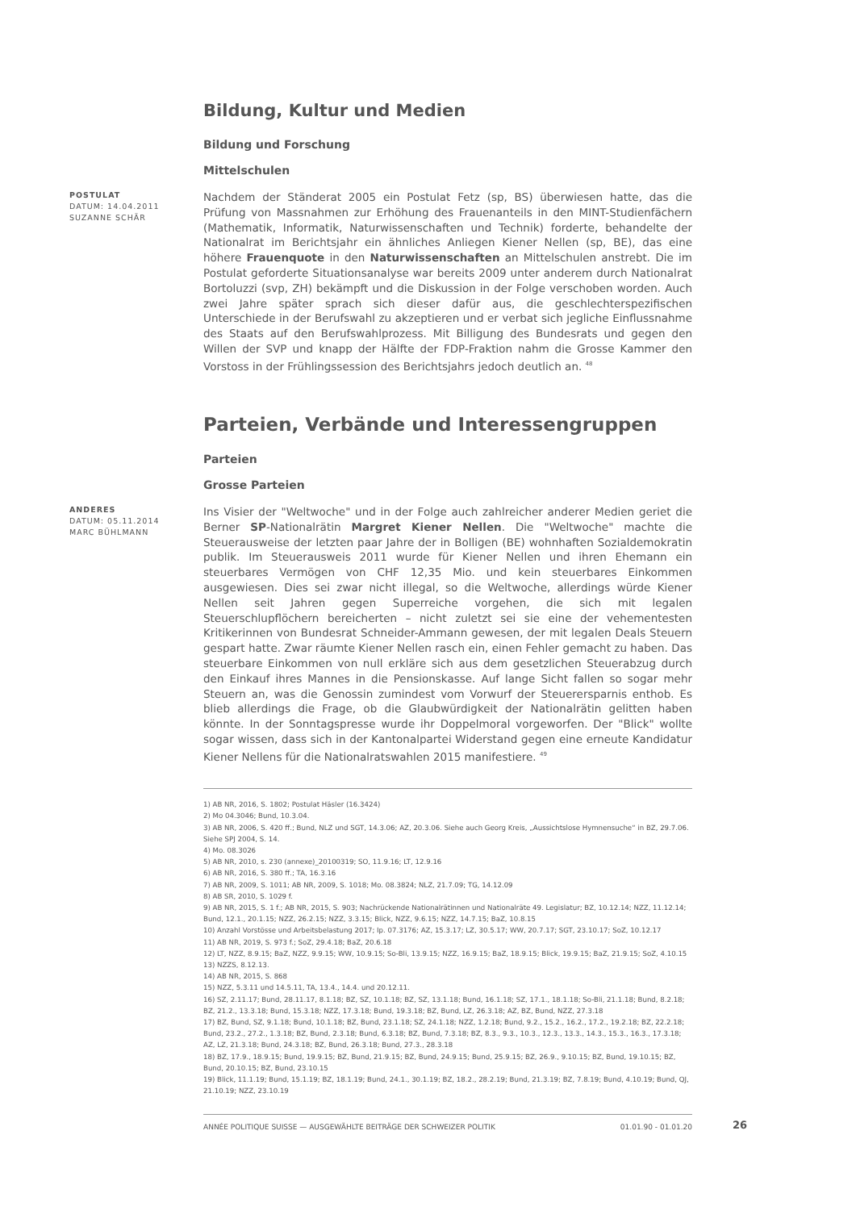Bildung, Kultur und Medien
Bildung und Forschung
Mittelschulen
POSTULAT
DATUM: 14.04.2011
SUZANNE SCHÄR
Nachdem der Ständerat 2005 ein Postulat Fetz (sp, BS) überwiesen hatte, das die Prüfung von Massnahmen zur Erhöhung des Frauenanteils in den MINT-Studienfächern (Mathematik, Informatik, Naturwissenschaften und Technik) forderte, behandelte der Nationalrat im Berichtsjahr ein ähnliches Anliegen Kiener Nellen (sp, BE), das eine höhere Frauenquote in den Naturwissenschaften an Mittelschulen anstrebt. Die im Postulat geforderte Situationsanalyse war bereits 2009 unter anderem durch Nationalrat Bortoluzzi (svp, ZH) bekämpft und die Diskussion in der Folge verschoben worden. Auch zwei Jahre später sprach sich dieser dafür aus, die geschlechterspezifischen Unterschiede in der Berufswahl zu akzeptieren und er verbat sich jegliche Einflussnahme des Staats auf den Berufswahlprozess. Mit Billigung des Bundesrats und gegen den Willen der SVP und knapp der Hälfte der FDP-Fraktion nahm die Grosse Kammer den Vorstoss in der Frühlingssession des Berichtsjahrs jedoch deutlich an. <sup>48</sup>
Parteien, Verbände und Interessengruppen
Parteien
Grosse Parteien
ANDERES
DATUM: 05.11.2014
MARC BÜHLMANN
Ins Visier der "Weltwoche" und in der Folge auch zahlreicher anderer Medien geriet die Berner SP-Nationalrätin Margret Kiener Nellen. Die "Weltwoche" machte die Steuerausweise der letzten paar Jahre der in Bolligen (BE) wohnhaften Sozialdemokratin publik. Im Steuerausweis 2011 wurde für Kiener Nellen und ihren Ehemann ein steuerbares Vermögen von CHF 12,35 Mio. und kein steuerbares Einkommen ausgewiesen. Dies sei zwar nicht illegal, so die Weltwoche, allerdings würde Kiener Nellen seit Jahren gegen Superreiche vorgehen, die sich mit legalen Steuerschlupflöchern bereicherten – nicht zuletzt sei sie eine der vehementesten Kritikerinnen von Bundesrat Schneider-Ammann gewesen, der mit legalen Deals Steuern gespart hatte. Zwar räumte Kiener Nellen rasch ein, einen Fehler gemacht zu haben. Das steuerbare Einkommen von null erkläre sich aus dem gesetzlichen Steuerabzug durch den Einkauf ihres Mannes in die Pensionskasse. Auf lange Sicht fallen so sogar mehr Steuern an, was die Genossin zumindest vom Vorwurf der Steuerersparnis enthob. Es blieb allerdings die Frage, ob die Glaubwürdigkeit der Nationalrätin gelitten haben könnte. In der Sonntagspresse wurde ihr Doppelmoral vorgeworfen. Der "Blick" wollte sogar wissen, dass sich in der Kantonalpartei Widerstand gegen eine erneute Kandidatur Kiener Nellens für die Nationalratswahlen 2015 manifestiere. <sup>49</sup>
1) AB NR, 2016, S. 1802; Postulat Häsler (16.3424)
2) Mo 04.3046; Bund, 10.3.04.
3) AB NR, 2006, S. 420 ff.; Bund, NLZ und SGT, 14.3.06; AZ, 20.3.06. Siehe auch Georg Kreis, „Aussichtslose Hymnensuche“ in BZ, 29.7.06. Siehe SPJ 2004, S. 14.
4) Mo. 08.3026
5) AB NR, 2010, s. 230 (annexe)_20100319; SO, 11.9.16; LT, 12.9.16
6) AB NR, 2016, S. 380 ff.; TA, 16.3.16
7) AB NR, 2009, S. 1011; AB NR, 2009, S. 1018; Mo. 08.3824; NLZ, 21.7.09; TG, 14.12.09
8) AB SR, 2010, S. 1029 f.
9) AB NR, 2015, S. 1 f.; AB NR, 2015, S. 903; Nachrückende Nationalrätinnen und Nationalräte 49. Legislatur; BZ, 10.12.14; NZZ, 11.12.14; Bund, 12.1., 20.1.15; NZZ, 26.2.15; NZZ, 3.3.15; Blick, NZZ, 9.6.15; NZZ, 14.7.15; BaZ, 10.8.15
10) Anzahl Vorstösse und Arbeitsbelastung 2017; Ip. 07.3176; AZ, 15.3.17; LZ, 30.5.17; WW, 20.7.17; SGT, 23.10.17; SoZ, 10.12.17
11) AB NR, 2019, S. 973 f.; SoZ, 29.4.18; BaZ, 20.6.18
12) LT, NZZ, 8.9.15; BaZ, NZZ, 9.9.15; WW, 10.9.15; So-Bli, 13.9.15; NZZ, 16.9.15; BaZ, 18.9.15; Blick, 19.9.15; BaZ, 21.9.15; SoZ, 4.10.15
13) NZZS, 8.12.13.
14) AB NR, 2015, S. 868
15) NZZ, 5.3.11 und 14.5.11, TA, 13.4., 14.4. und 20.12.11.
16) SZ, 2.11.17; Bund, 28.11.17, 8.1.18; BZ, SZ, 10.1.18; BZ, SZ, 13.1.18; Bund, 16.1.18; SZ, 17.1., 18.1.18; So-Bli, 21.1.18; Bund, 8.2.18; BZ, 21.2., 13.3.18; Bund, 15.3.18; NZZ, 17.3.18; Bund, 19.3.18; BZ, Bund, LZ, 26.3.18; AZ, BZ, Bund, NZZ, 27.3.18
17) BZ, Bund, SZ, 9.1.18; Bund, 10.1.18; BZ, Bund, 23.1.18; SZ, 24.1.18; NZZ, 1.2.18; Bund, 9.2., 15.2., 16.2., 17.2., 19.2.18; BZ, 22.2.18; Bund, 23.2., 27.2., 1.3.18; BZ, Bund, 2.3.18; Bund, 6.3.18; BZ, Bund, 7.3.18; BZ, 8.3., 9.3., 10.3., 12.3., 13.3., 14.3., 15.3., 16.3., 17.3.18; AZ, LZ, 21.3.18; Bund, 24.3.18; BZ, Bund, 26.3.18; Bund, 27.3., 28.3.18
18) BZ, 17.9., 18.9.15; Bund, 19.9.15; BZ, Bund, 21.9.15; BZ, Bund, 24.9.15; Bund, 25.9.15; BZ, 26.9., 9.10.15; BZ, Bund, 19.10.15; BZ, Bund, 20.10.15; BZ, Bund, 23.10.15
19) Blick, 11.1.19; Bund, 15.1.19; BZ, 18.1.19; Bund, 24.1., 30.1.19; BZ, 18.2., 28.2.19; Bund, 21.3.19; BZ, 7.8.19; Bund, 4.10.19; Bund, QJ, 21.10.19; NZZ, 23.10.19
ANNÉE POLITIQUE SUISSE — AUSGEWÄHLTE BEITRÄGE DER SCHWEIZER POLITIK 01.01.90 - 01.01.20
26